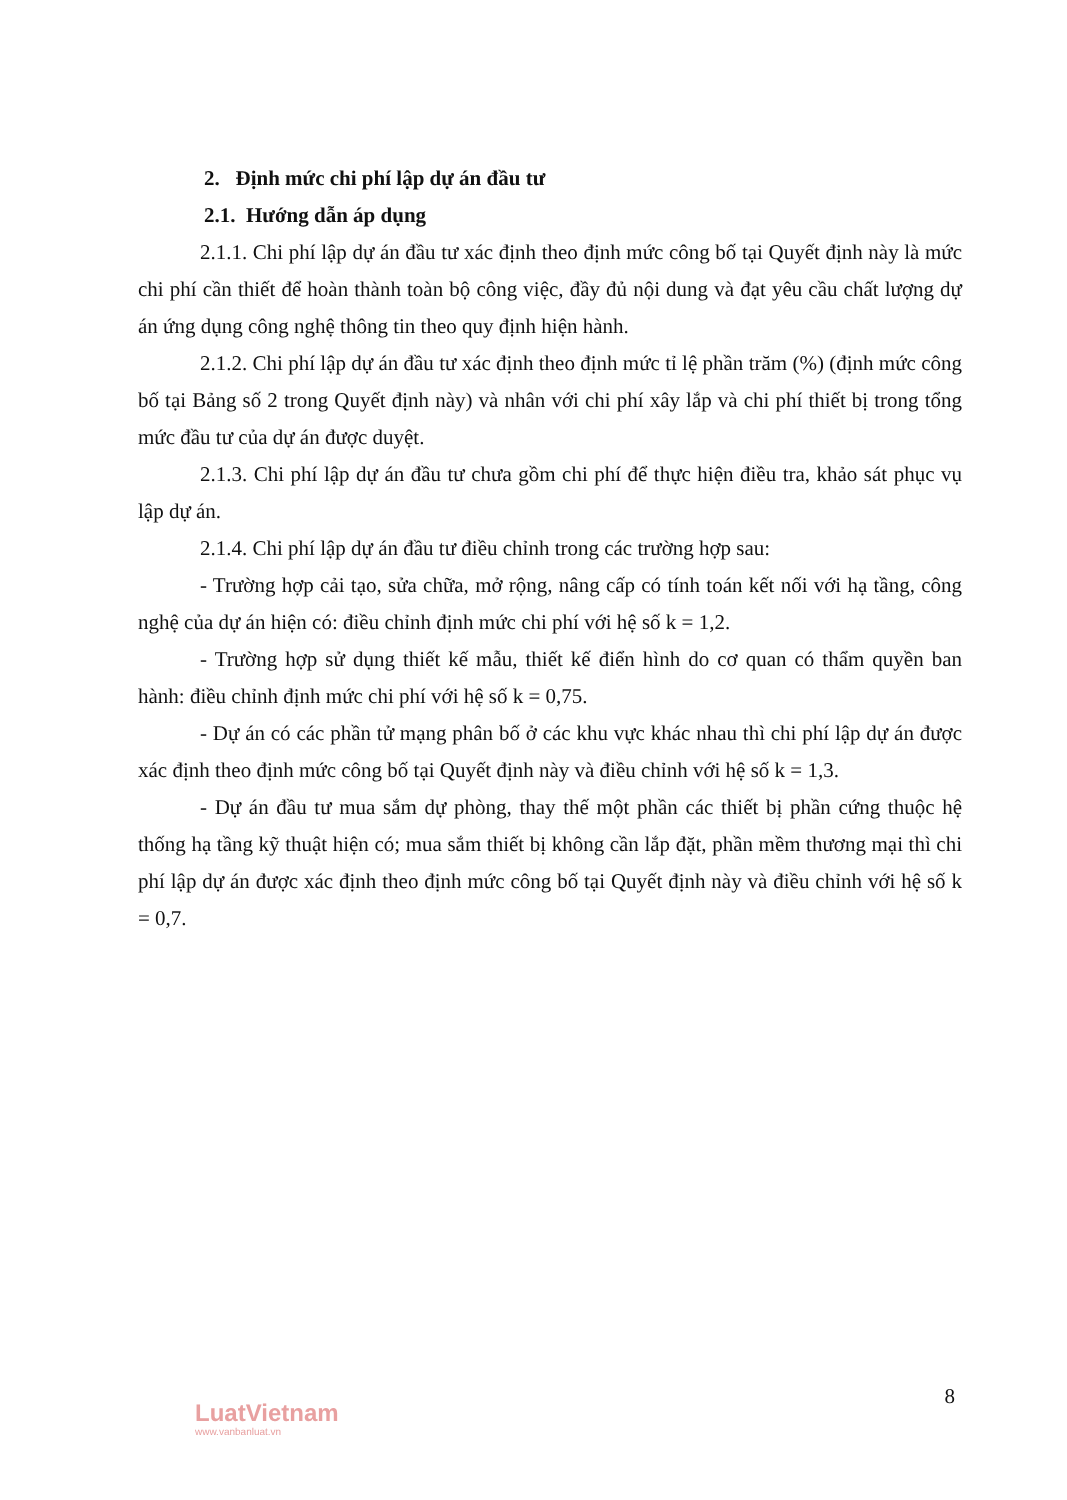2. Định mức chi phí lập dự án đầu tư
2.1. Hướng dẫn áp dụng
2.1.1. Chi phí lập dự án đầu tư xác định theo định mức công bố tại Quyết định này là mức chi phí cần thiết để hoàn thành toàn bộ công việc, đầy đủ nội dung và đạt yêu cầu chất lượng dự án ứng dụng công nghệ thông tin theo quy định hiện hành.
2.1.2. Chi phí lập dự án đầu tư xác định theo định mức tỉ lệ phần trăm (%) (định mức công bố tại Bảng số 2 trong Quyết định này) và nhân với chi phí xây lắp và chi phí thiết bị trong tổng mức đầu tư của dự án được duyệt.
2.1.3. Chi phí lập dự án đầu tư chưa gồm chi phí để thực hiện điều tra, khảo sát phục vụ lập dự án.
2.1.4. Chi phí lập dự án đầu tư điều chỉnh trong các trường hợp sau:
- Trường hợp cải tạo, sửa chữa, mở rộng, nâng cấp có tính toán kết nối với hạ tầng, công nghệ của dự án hiện có: điều chỉnh định mức chi phí với hệ số k = 1,2.
- Trường hợp sử dụng thiết kế mẫu, thiết kế điển hình do cơ quan có thẩm quyền ban hành: điều chỉnh định mức chi phí với hệ số k = 0,75.
- Dự án có các phần tử mạng phân bố ở các khu vực khác nhau thì chi phí lập dự án được xác định theo định mức công bố tại Quyết định này và điều chỉnh với hệ số k = 1,3.
- Dự án đầu tư mua sắm dự phòng, thay thế một phần các thiết bị phần cứng thuộc hệ thống hạ tầng kỹ thuật hiện có; mua sắm thiết bị không cần lắp đặt, phần mềm thương mại thì chi phí lập dự án được xác định theo định mức công bố tại Quyết định này và điều chỉnh với hệ số k = 0,7.
8
LuatVietnam
www.vanbanluat.vn